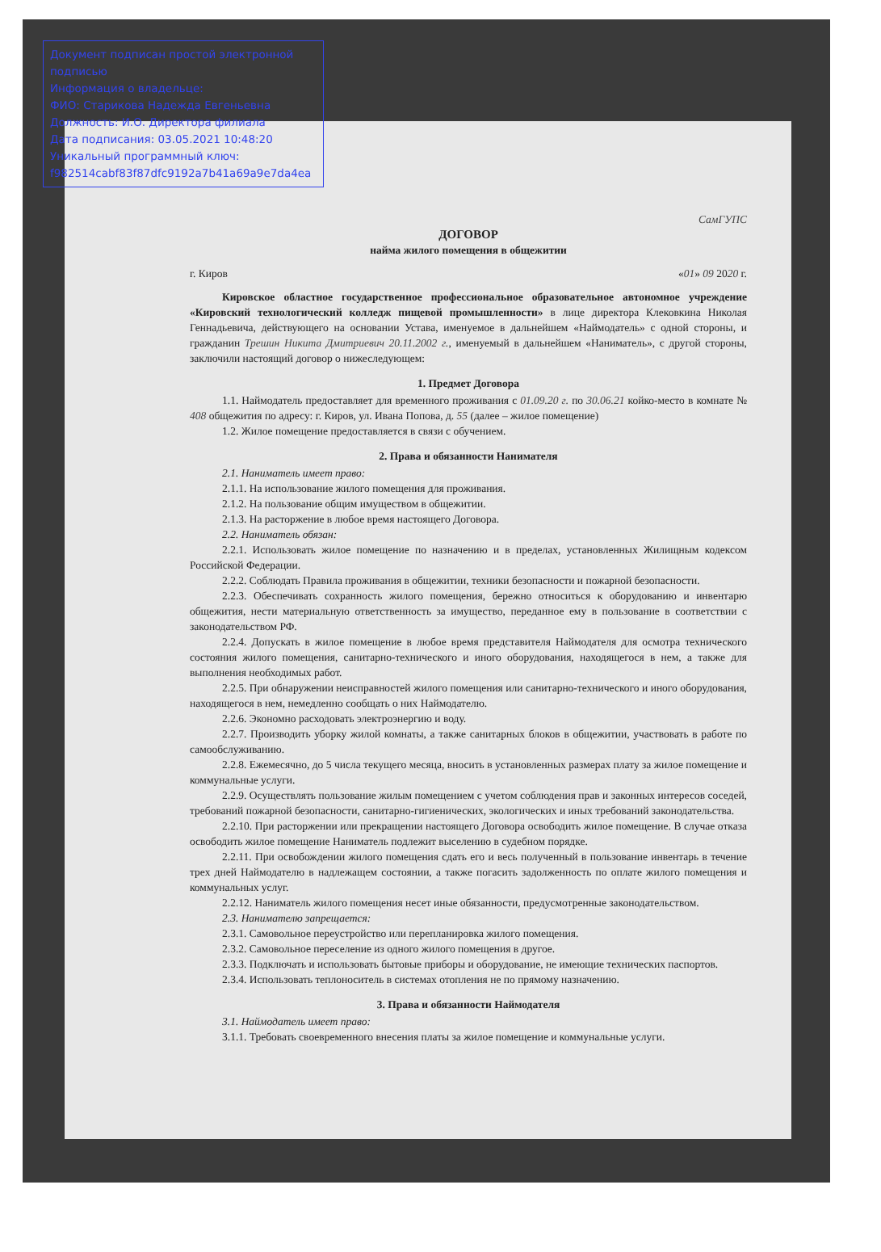Документ подписан простой электронной подписью
Информация о владельце:
ФИО: Старикова Надежда Евгеньевна
Должность: И.О. Директора филиала
Дата подписания: 03.05.2021 10:48:20
Уникальный программный ключ:
f982514cabf83f87dfc9192a7b41a69a9e7da4ea
СамГУПС
ДОГОВОР
найма жилого помещения в общежитии
г. Киров «01» 09 2020 г.
Кировское областное государственное профессиональное образовательное автономное учреждение «Кировский технологический колледж пищевой промышленности» в лице директора Клековкина Николая Геннадьевича, действующего на основании Устава, именуемое в дальнейшем «Наймодатель» с одной стороны, и гражданин Трешин Никита Дмитриевич 20.11.2002 г., именуемый в дальнейшем «Наниматель», с другой стороны, заключили настоящий договор о нижеследующем:
1. Предмет Договора
1.1. Наймодатель предоставляет для временного проживания с 01.09.20 г. по 30.06.21 койко-место в комнате № 408 общежития по адресу: г. Киров, ул. Ивана Попова, д. 55 (далее – жилое помещение)
1.2. Жилое помещение предоставляется в связи с обучением.
2. Права и обязанности Нанимателя
2.1. Наниматель имеет право:
2.1.1. На использование жилого помещения для проживания.
2.1.2. На пользование общим имуществом в общежитии.
2.1.3. На расторжение в любое время настоящего Договора.
2.2. Наниматель обязан:
2.2.1. Использовать жилое помещение по назначению и в пределах, установленных Жилищным кодексом Российской Федерации.
2.2.2. Соблюдать Правила проживания в общежитии, техники безопасности и пожарной безопасности.
2.2.3. Обеспечивать сохранность жилого помещения, бережно относиться к оборудованию и инвентарю общежития, нести материальную ответственность за имущество, переданное ему в пользование в соответствии с законодательством РФ.
2.2.4. Допускать в жилое помещение в любое время представителя Наймодателя для осмотра технического состояния жилого помещения, санитарно-технического и иного оборудования, находящегося в нем, а также для выполнения необходимых работ.
2.2.5. При обнаружении неисправностей жилого помещения или санитарно-технического и иного оборудования, находящегося в нем, немедленно сообщать о них Наймодателю.
2.2.6. Экономно расходовать электроэнергию и воду.
2.2.7. Производить уборку жилой комнаты, а также санитарных блоков в общежитии, участвовать в работе по самообслуживанию.
2.2.8. Ежемесячно, до 5 числа текущего месяца, вносить в установленных размерах плату за жилое помещение и коммунальные услуги.
2.2.9. Осуществлять пользование жилым помещением с учетом соблюдения прав и законных интересов соседей, требований пожарной безопасности, санитарно-гигиенических, экологических и иных требований законодательства.
2.2.10. При расторжении или прекращении настоящего Договора освободить жилое помещение. В случае отказа освободить жилое помещение Наниматель подлежит выселению в судебном порядке.
2.2.11. При освобождении жилого помещения сдать его и весь полученный в пользование инвентарь в течение трех дней Наймодателю в надлежащем состоянии, а также погасить задолженность по оплате жилого помещения и коммунальных услуг.
2.2.12. Наниматель жилого помещения несет иные обязанности, предусмотренные законодательством.
2.3. Нанимателю запрещается:
2.3.1. Самовольное переустройство или перепланировка жилого помещения.
2.3.2. Самовольное переселение из одного жилого помещения в другое.
2.3.3. Подключать и использовать бытовые приборы и оборудование, не имеющие технических паспортов.
2.3.4. Использовать теплоноситель в системах отопления не по прямому назначению.
3. Права и обязанности Наймодателя
3.1. Наймодатель имеет право:
3.1.1. Требовать своевременного внесения платы за жилое помещение и коммунальные услуги.